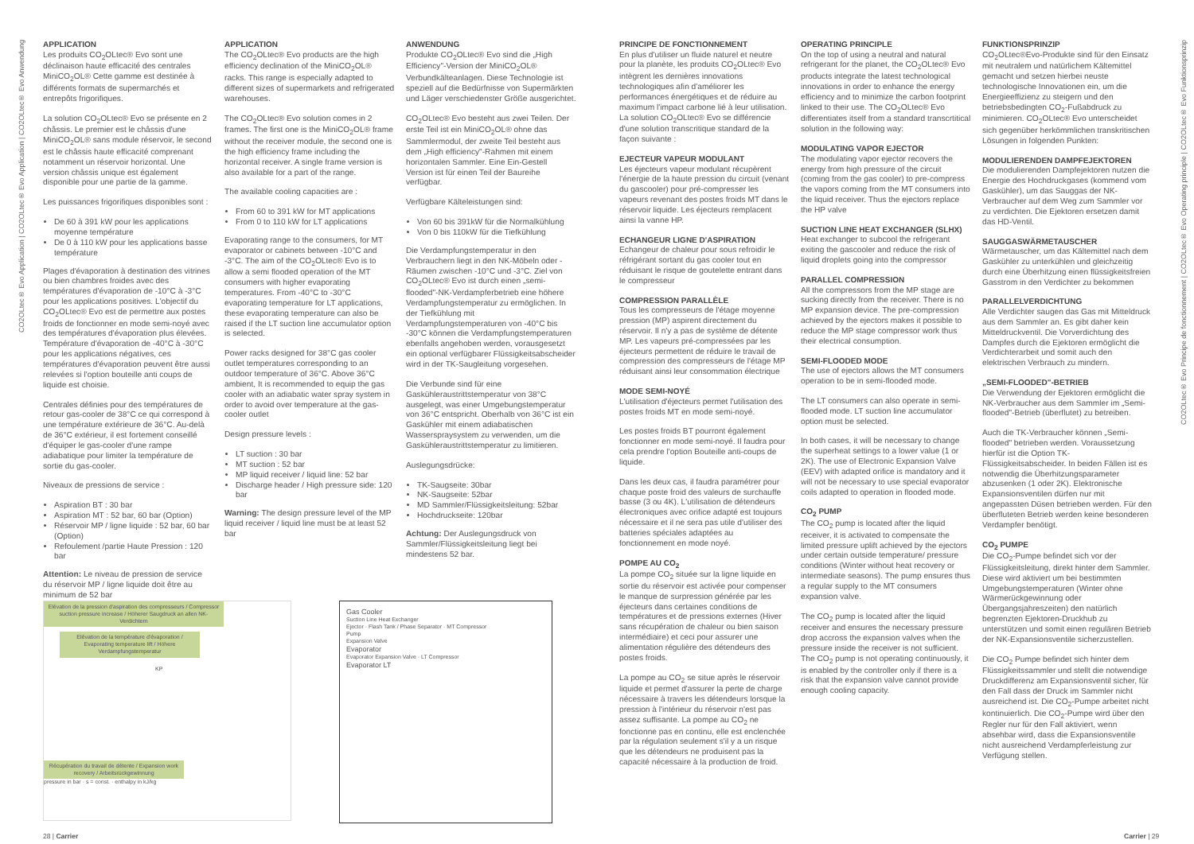CO2OLtec® Evo Application | CO2OLtec® Evo Application | CO2OLtec® Evo Anwendung
CO2OLtec® Evo Principe de fonctionnement | CO2OLtec® Evo Operating principle | CO2OLtec® Evo Funktionsprinzip
APPLICATION
Les produits CO<sub>2</sub>OLtec® Evo sont une déclinaison haute efficacité des centrales MiniCO<sub>2</sub>OL® Cette gamme est destinée à différents formats de supermarchés et entrepôts frigorifiques.
La solution CO<sub>2</sub>OLtec® Evo se présente en 2 châssis. Le premier est le châssis d'une MiniCO<sub>2</sub>OL® sans module réservoir, le second est le châssis haute efficacité comprenant notamment un réservoir horizontal. Une version châssis unique est également disponible pour une partie de la gamme.
Les puissances frigorifiques disponibles sont :
De 60 à 391 kW pour les applications moyenne température
De 0 à 110 kW pour les applications basse température
Plages d'évaporation à destination des vitrines ou bien chambres froides avec des températures d'évaporation de -10°C à -3°C pour les applications positives. L'objectif du CO<sub>2</sub>OLtec® Evo est de permettre aux postes froids de fonctionner en mode semi-noyé avec des températures d'évaporation plus élevées. Température d'évaporation de -40°C à -30°C pour les applications négatives, ces températures d'évaporation peuvent être aussi relevées si l'option bouteille anti coups de liquide est choisie.
Centrales définies pour des températures de retour gas-cooler de 38°C ce qui correspond à une température extérieure de 36°C. Au-delà de 36°C extérieur, il est fortement conseillé d'équiper le gas-cooler d'une rampe adiabatique pour limiter la température de sortie du gas-cooler.
Niveaux de pressions de service :
Aspiration BT : 30 bar
Aspiration MT : 52 bar, 60 bar (Option)
Réservoir MP / ligne liquide : 52 bar, 60 bar (Option)
Refoulement /partie Haute Pression : 120 bar
Attention: Le niveau de pression de service du réservoir MP / ligne liquide doit être au minimum de 52 bar
APPLICATION
The CO<sub>2</sub>OLtec® Evo products are the high efficiency declination of the MiniCO<sub>2</sub>OL® racks. This range is especially adapted to different sizes of supermarkets and refrigerated warehouses.
The CO<sub>2</sub>OLtec® Evo solution comes in 2 frames. The first one is the MiniCO<sub>2</sub>OL® frame without the receiver module, the second one is the high efficiency frame including the horizontal receiver. A single frame version is also available for a part of the range.
The available cooling capacities are :
From 60 to 391 kW for MT applications
From 0 to 110 kW for LT applications
Evaporating range to the consumers, for MT evaporator or cabinets between -10°C and -3°C. The aim of the CO<sub>2</sub>OLtec® Evo is to allow a semi flooded operation of the MT consumers with higher evaporating temperatures. From -40°C to -30°C evaporating temperature for LT applications, these evaporating temperature can also be raised if the LT suction line accumulator option is selected.
Power racks designed for 38°C gas cooler outlet temperatures corresponding to an outdoor temperature of 36°C. Above 36°C ambient, It is recommended to equip the gas cooler with an adiabatic water spray system in order to avoid over temperature at the gas-cooler outlet
Design pressure levels :
LT suction : 30 bar
MT suction : 52 bar
MP liquid receiver / liquid line: 52 bar
Discharge header / High pressure side: 120 bar
Warning: The design pressure level of the MP liquid receiver / liquid line must be at least 52 bar
ANWENDUNG
Produkte CO<sub>2</sub>OLtec® Evo sind die „High Efficiency"-Version der MiniCO<sub>2</sub>OL® Verbundkälteanlagen. Diese Technologie ist speziell auf die Bedürfnisse von Supermärkten und Läger verschiedenster Größe ausgerichtet.
CO<sub>2</sub>OLtec® Evo besteht aus zwei Teilen. Der erste Teil ist ein MiniCO<sub>2</sub>OL® ohne das Sammlermodul, der zweite Teil besteht aus dem „High efficiency"-Rahmen mit einem horizontalen Sammler. Eine Ein-Gestell Version ist für einen Teil der Baureihe verfügbar.
Verfügbare Kälteleistungen sind:
Von 60 bis 391kW für die Normalkühlung
Von 0 bis 110kW für die Tiefkühlung
Die Verdampfungstemperatur in den Verbrauchern liegt in den NK-Möbeln oder -Räumen zwischen -10°C und -3°C. Ziel von CO<sub>2</sub>OLtec® Evo ist durch einen „semi-flooded"-NK-Verdampferbetrieb eine höhere Verdampfungstemperatur zu ermöglichen. In der Tiefkühlung mit Verdampfungstemperaturen von -40°C bis -30°C können die Verdampfungstemperaturen ebenfalls angehoben werden, vorausgesetzt ein optional verfügbarer Flüssigkeitsabscheider wird in der TK-Saugleitung vorgesehen.
Die Verbunde sind für eine Gaskühleraustrittstemperatur von 38°C ausgelegt, was einer Umgebungstemperatur von 36°C entspricht. Oberhalb von 36°C ist ein Gaskühler mit einem adiabatischen Wassersprаysystem zu verwenden, um die Gaskühleraustrittstemperatur zu limitieren.
Auslegungsdrücke:
TK-Saugseite: 30bar
NK-Saugseite: 52bar
MD Sammler/Flüssigkeitsleitung: 52bar
Hochdruckseite: 120bar
Achtung: Der Auslegungsdruck von Sammler/Flüssigkeitsleitung liegt bei mindestens 52 bar.
PRINCIPE DE FONCTIONNEMENT
En plus d'utiliser un fluide naturel et neutre pour la planète, les produits CO<sub>2</sub>OLtec® Evo intègrent les dernières innovations technologiques afin d'améliorer les performances énergétiques et de réduire au maximum l'impact carbone lié à leur utilisation. La solution CO<sub>2</sub>OLtec® Evo se différencie d'une solution transcritique standard de la façon suivante :
EJECTEUR VAPEUR MODULANT
Les éjecteurs vapeur modulant récupèrent l'énergie de la haute pression du circuit (venant du gascooler) pour pré-compresser les vapeurs revenant des postes froids MT dans le réservoir liquide. Les éjecteurs remplacent ainsi la vanne HP.
ECHANGEUR LIGNE D'ASPIRATION
Echangeur de chaleur pour sous refroidir le réfrigérant sortant du gas cooler tout en réduisant le risque de goutelette entrant dans le compresseur
COMPRESSION PARALLÈLE
Tous les compresseurs de l'étage moyenne pression (MP) aspirent directement du réservoir. Il n'y a pas de système de détente MP. Les vapeurs pré-compressées par les éjecteurs permettent de réduire le travail de compression des compresseurs de l'étage MP réduisant ainsi leur consommation électrique
MODE SEMI-NOYÉ
L'utilisation d'éjecteurs permet l'utilisation des postes froids MT en mode semi-noyé.
Les postes froids BT pourront également fonctionner en mode semi-noyé. Il faudra pour cela prendre l'option Bouteille anti-coups de liquide.
Dans les deux cas, il faudra paramétrer pour chaque poste froid des valeurs de surchauffe basse (3 ou 4K). L'utilisation de détendeurs électroniques avec orifice adapté est toujours nécessaire et il ne sera pas utile d'utiliser des batteries spéciales adaptées au fonctionnement en mode noyé.
POMPE AU CO<sub>2</sub>
La pompe CO<sub>2</sub> située sur la ligne liquide en sortie du réservoir est activée pour compenser le manque de surpression générée par les éjecteurs dans certaines conditions de températures et de pressions externes (Hiver sans récupération de chaleur ou bien saison intermédiaire) et ceci pour assurer une alimentation régulière des détendeurs des postes froids.
La pompe au CO<sub>2</sub> se situe après le réservoir liquide et permet d'assurer la perte de charge nécessaire à travers les détendeurs lorsque la pression à l'intérieur du réservoir n'est pas assez suffisante. La pompe au CO<sub>2</sub> ne fonctionne pas en continu, elle est enclenchée par la régulation seulement s'il y a un risque que les détendeurs ne produisent pas la capacité nécessaire à la production de froid.
OPERATING PRINCIPLE
On the top of using a neutral and natural refrigerant for the planet, the CO<sub>2</sub>OLtec® Evo products integrate the latest technological innovations in order to enhance the energy efficiency and to minimize the carbon footprint linked to their use. The CO<sub>2</sub>OLtec® Evo differentiates itself from a standard transcrtitical solution in the following way:
MODULATING VAPOR EJECTOR
The modulating vapor ejector recovers the energy from high pressure of the circuit (coming from the gas cooler) to pre-compress the vapors coming from the MT consumers into the liquid receiver. Thus the ejectors replace the HP valve
SUCTION LINE HEAT EXCHANGER (SLHX)
Heat exchanger to subcool the refrigerant exiting the gascooler and reduce the risk of liquid droplets going into the compressor
PARALLEL COMPRESSION
All the compressors from the MP stage are sucking directly from the receiver. There is no MP expansion device. The pre-compression achieved by the ejectors makes it possible to reduce the MP stage compressor work thus their electrical consumption.
SEMI-FLOODED MODE
The use of ejectors allows the MT consumers operation to be in semi-flooded mode.
The LT consumers can also operate in semi-flooded mode. LT suction line accumulator option must be selected.
In both cases, it will be necessary to change the superheat settings to a lower value (1 or 2K). The use of Electronic Expansion Valve (EEV) with adapted orifice is mandatory and it will not be necessary to use special evaporator coils adapted to operation in flooded mode.
CO<sub>2</sub> PUMP
The CO<sub>2</sub> pump is located after the liquid receiver, it is activated to compensate the limited pressure uplift achieved by the ejectors under certain outside temperature/ pressure conditions (Winter without heat recovery or intermediate seasons). The pump ensures thus a regular supply to the MT consumers expansion valve.
The CO<sub>2</sub> pump is located after the liquid receiver and ensures the necessary pressure drop accross the expansion valves when the pressure inside the receiver is not sufficient. The CO<sub>2</sub> pump is not operating continuously, it is enabled by the controller only if there is a risk that the expansion valve cannot provide enough cooling capacity.
FUNKTIONSPRINZIP
CO<sub>2</sub>OLtec®Evo-Produkte sind für den Einsatz mit neutralem und natürlichem Kältemittel gemacht und setzen hierbei neuste technologische Innovationen ein, um die Energieeffizienz zu steigern und den betriebsbedingten CO<sub>2</sub>-Fußabdruck zu minimieren. CO<sub>2</sub>OLtec® Evo unterscheidet sich gegenüber herkömmlichen transkritischen Lösungen in folgenden Punkten:
MODULIERENDEN DAMPFEJEKTOREN
Die modulierenden Dampfejektoren nutzen die Energie des Hochdruckgases (kommend vom Gaskühler), um das Sauggas der NK-Verbraucher auf dem Weg zum Sammler vor zu verdichten. Die Ejektoren ersetzen damit das HD-Ventil.
SAUGGASWÄRMETAUSCHER
Wärmetauscher, um das Kältemittel nach dem Gaskühler zu unterkühlen und gleichzeitig durch eine Überhitzung einen flüssigkeitsfreien Gasstrom in den Verdichter zu bekommen
PARALLELVERDICHTUNG
Alle Verdichter saugen das Gas mit Mitteldruck aus dem Sammler an. Es gibt daher kein Mitteldruckventil. Die Vorverdichtung des Dampfes durch die Ejektoren ermöglicht die Verdichterarbeit und somit auch den elektrischen Verbrauch zu mindern.
„SEMI-FLOODED"-BETRIEB
Die Verwendung der Ejektoren ermöglicht die NK-Verbraucher aus dem Sammler im „Semi-flooded"-Betrieb (überflutet) zu betreiben.
Auch die TK-Verbraucher können „Semi-flooded" betrieben werden. Voraussetzung hierfür ist die Option TK-Flüssigkeitsabscheider. In beiden Fällen ist es notwendig die Überhitzungsparameter abzusenken (1 oder 2K). Elektronische Expansionsventilen dürfen nur mit angepassten Düsen betrieben werden. Für den überfluteten Betrieb werden keine besonderen Verdampfer benötigt.
CO<sub>2</sub> PUMPE
Die CO<sub>2</sub>-Pumpe befindet sich vor der Flüssigkeitsleitung, direkt hinter dem Sammler. Diese wird aktiviert um bei bestimmten Umgebungstemperaturen (Winter ohne Wärmerückgewinnung oder Übergangsjahreszeiten) den natürlich begrenzten Ejektoren-Druckhub zu unterstützen und somit einen regulären Betrieb der NK-Expansionsventile sicherzustellen.
Die CO<sub>2</sub> Pumpe befindet sich hinter dem Flüssigkeitssammler und stellt die notwendige Druckdifferenz am Expansionsventil sicher, für den Fall dass der Druck im Sammler nicht ausreichend ist. Die CO<sub>2</sub>-Pumpe arbeitet nicht kontinuierlich. Die CO<sub>2</sub>-Pumpe wird über den Regler nur für den Fall aktiviert, wenn absehbar wird, dass die Expansionsventile nicht ausreichend Verdampferleistung zur Verfügung stellen.
Elévation de la pression d'aspiration des compresseurs / Compressor suction pressure increase / Höherer Saugdruck an allen NK-Verdichtern
Elévation de la température d'évaporation / Evaporating temperature lift / Höhere Verdampfungstemperatur
KP
Récupération du travail de détente / Expansion work recovery / Arbeitsrückgewinnung
pressure in bar · s = const. · enthalpy in kJ/kg
Gas Cooler
Suction Line Heat Exchanger
Ejector · Flash Tank / Phase Separator · MT Compressor
Pump
Expansion Valve
Evaporator
Evaporator Expansion Valve · LT Compressor
Evaporator LT
28 | Carrier Carrier | 29